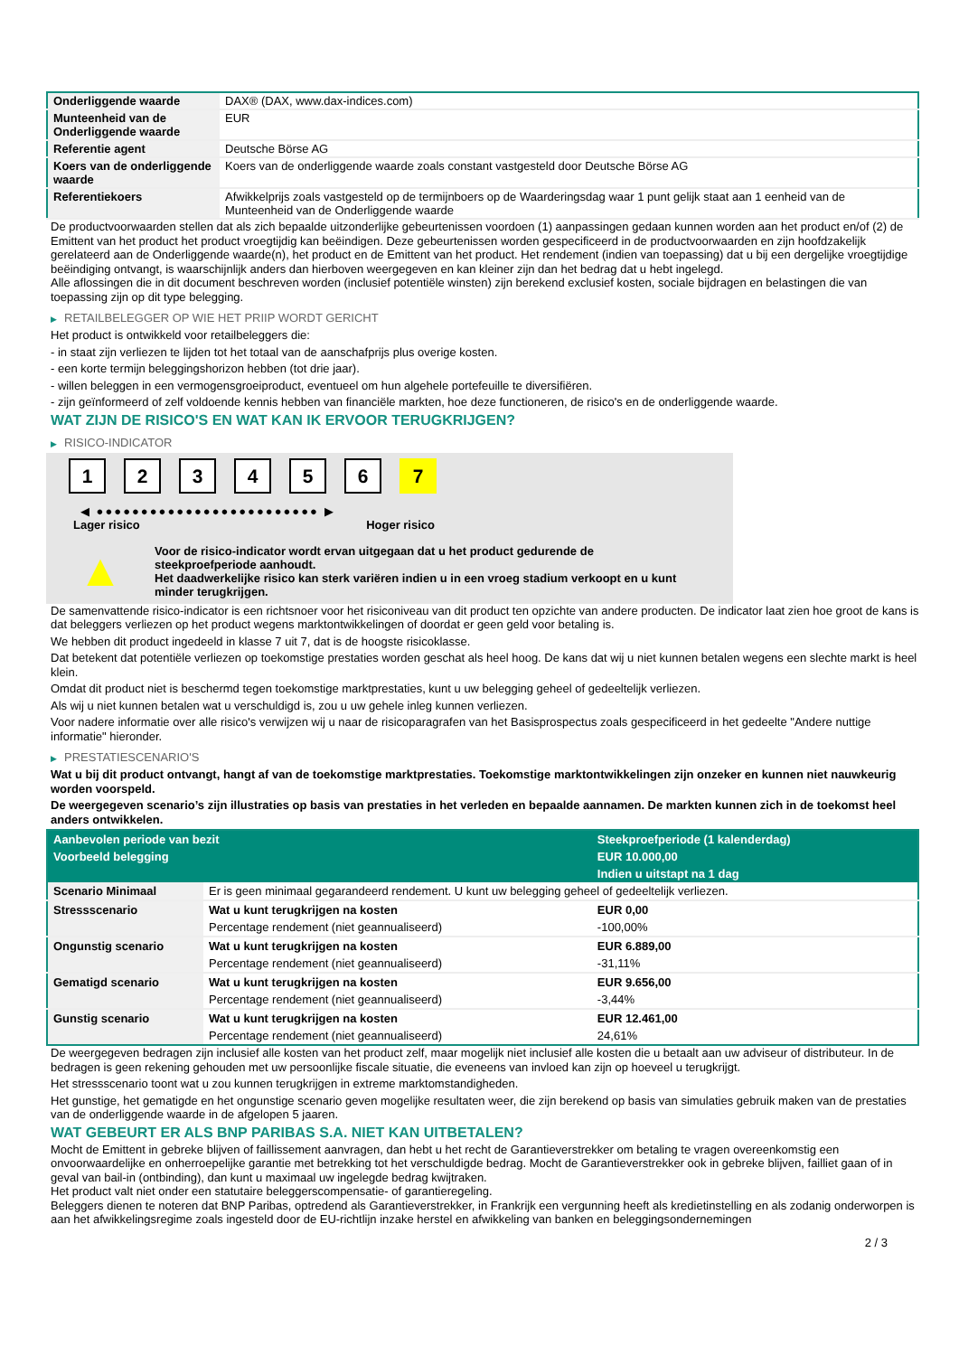| Onderliggende waarde | DAX® (DAX, www.dax-indices.com) |
| Munteenheid van de Onderliggende waarde | EUR |
| Referentie agent | Deutsche Börse AG |
| Koers van de onderliggende waarde | Koers van de onderliggende waarde zoals constant vastgesteld door Deutsche Börse AG |
| Referentiekoers | Afwikkelprijs zoals vastgesteld op de termijnboers op de Waarderingsdag waar 1 punt gelijk staat aan 1 eenheid van de Munteenheid van de Onderliggende waarde |
De productvoorwaarden stellen dat als zich bepaalde uitzonderlijke gebeurtenissen voordoen (1) aanpassingen gedaan kunnen worden aan het product en/of (2) de Emittent van het product het product vroegtijdig kan beëindigen. Deze gebeurtenissen worden gespecificeerd in de productvoorwaarden en zijn hoofdzakelijk gerelateerd aan de Onderliggende waarde(n), het product en de Emittent van het product. Het rendement (indien van toepassing) dat u bij een dergelijke vroegtijdige beëindiging ontvangt, is waarschijnlijk anders dan hierboven weergegeven en kan kleiner zijn dan het bedrag dat u hebt ingelegd.
Alle aflossingen die in dit document beschreven worden (inclusief potentiële winsten) zijn berekend exclusief kosten, sociale bijdragen en belastingen die van toepassing zijn op dit type belegging.
▶ RETAILBELEGGER OP WIE HET PRIIP WORDT GERICHT
Het product is ontwikkeld voor retailbeleggers die:
- in staat zijn verliezen te lijden tot het totaal van de aanschafprijs plus overige kosten.
- een korte termijn beleggingshorizon hebben (tot drie jaar).
- willen beleggen in een vermogensgroeiproduct, eventueel om hun algehele portefeuille te diversifiëren.
- zijn geïnformeerd of zelf voldoende kennis hebben van financiële markten, hoe deze functioneren, de risico's en de onderliggende waarde.
WAT ZIJN DE RISICO'S EN WAT KAN IK ERVOOR TERUGKRIJGEN?
▶ RISICO-INDICATOR
1 2 3 4 5 6 7
◀ ●●●●●●●●●●●●●●●●●●●●●●●●● ▶
Lager risico Hoger risico
▲
Voor de risico-indicator wordt ervan uitgegaan dat u het product gedurende de steekproefperiode aanhoudt.
Het daadwerkelijke risico kan sterk variëren indien u in een vroeg stadium verkoopt en u kunt minder terugkrijgen.
De samenvattende risico-indicator is een richtsnoer voor het risiconiveau van dit product ten opzichte van andere producten. De indicator laat zien hoe groot de kans is dat beleggers verliezen op het product wegens marktontwikkelingen of doordat er geen geld voor betaling is.
We hebben dit product ingedeeld in klasse 7 uit 7, dat is de hoogste risicoklasse.
Dat betekent dat potentiële verliezen op toekomstige prestaties worden geschat als heel hoog. De kans dat wij u niet kunnen betalen wegens een slechte markt is heel klein.
Omdat dit product niet is beschermd tegen toekomstige marktprestaties, kunt u uw belegging geheel of gedeeltelijk verliezen.
Als wij u niet kunnen betalen wat u verschuldigd is, zou u uw gehele inleg kunnen verliezen.
Voor nadere informatie over alle risico's verwijzen wij u naar de risicoparagrafen van het Basisprospectus zoals gespecificeerd in het gedeelte "Andere nuttige informatie" hieronder.
▶ PRESTATIESCENARIO'S
Wat u bij dit product ontvangt, hangt af van de toekomstige marktprestaties. Toekomstige marktontwikkelingen zijn onzeker en kunnen niet nauwkeurig worden voorspeld.
De weergegeven scenario’s zijn illustraties op basis van prestaties in het verleden en bepaalde aannamen. De markten kunnen zich in de toekomst heel anders ontwikkelen.
| Aanbevolen periode van bezit | | Steekproefperiode (1 kalenderdag) |
| Voorbeeld belegging | | EUR 10.000,00 |
| | | Indien u uitstapt na 1 dag |
| Scenario Minimaal | Er is geen minimaal gegarandeerd rendement. U kunt uw belegging geheel of gedeeltelijk verliezen. | |
| Stressscenario | Wat u kunt terugkrijgen na kosten | EUR 0,00 |
| | Percentage rendement (niet geannualiseerd) | -100,00% |
| Ongunstig scenario | Wat u kunt terugkrijgen na kosten | EUR 6.889,00 |
| | Percentage rendement (niet geannualiseerd) | -31,11% |
| Gematigd scenario | Wat u kunt terugkrijgen na kosten | EUR 9.656,00 |
| | Percentage rendement (niet geannualiseerd) | -3,44% |
| Gunstig scenario | Wat u kunt terugkrijgen na kosten | EUR 12.461,00 |
| | Percentage rendement (niet geannualiseerd) | 24,61% |
De weergegeven bedragen zijn inclusief alle kosten van het product zelf, maar mogelijk niet inclusief alle kosten die u betaalt aan uw adviseur of distributeur. In de bedragen is geen rekening gehouden met uw persoonlijke fiscale situatie, die eveneens van invloed kan zijn op hoeveel u terugkrijgt.
Het stressscenario toont wat u zou kunnen terugkrijgen in extreme marktomstandigheden.
Het gunstige, het gematigde en het ongunstige scenario geven mogelijke resultaten weer, die zijn berekend op basis van simulaties gebruik maken van de prestaties van de onderliggende waarde in de afgelopen 5 jaaren.
WAT GEBEURT ER ALS BNP PARIBAS S.A. NIET KAN UITBETALEN?
Mocht de Emittent in gebreke blijven of faillissement aanvragen, dan hebt u het recht de Garantieverstrekker om betaling te vragen overeenkomstig een onvoorwaardelijke en onherroepelijke garantie met betrekking tot het verschuldigde bedrag. Mocht de Garantieverstrekker ook in gebreke blijven, failliet gaan of in geval van bail-in (ontbinding), dan kunt u maximaal uw ingelegde bedrag kwijtraken.
Het product valt niet onder een statutaire beleggerscompensatie- of garantieregeling.
Beleggers dienen te noteren dat BNP Paribas, optredend als Garantieverstrekker, in Frankrijk een vergunning heeft als kredietinstelling en als zodanig onderworpen is aan het afwikkelingsregime zoals ingesteld door de EU-richtlijn inzake herstel en afwikkeling van banken en beleggingsondernemingen
2 / 3